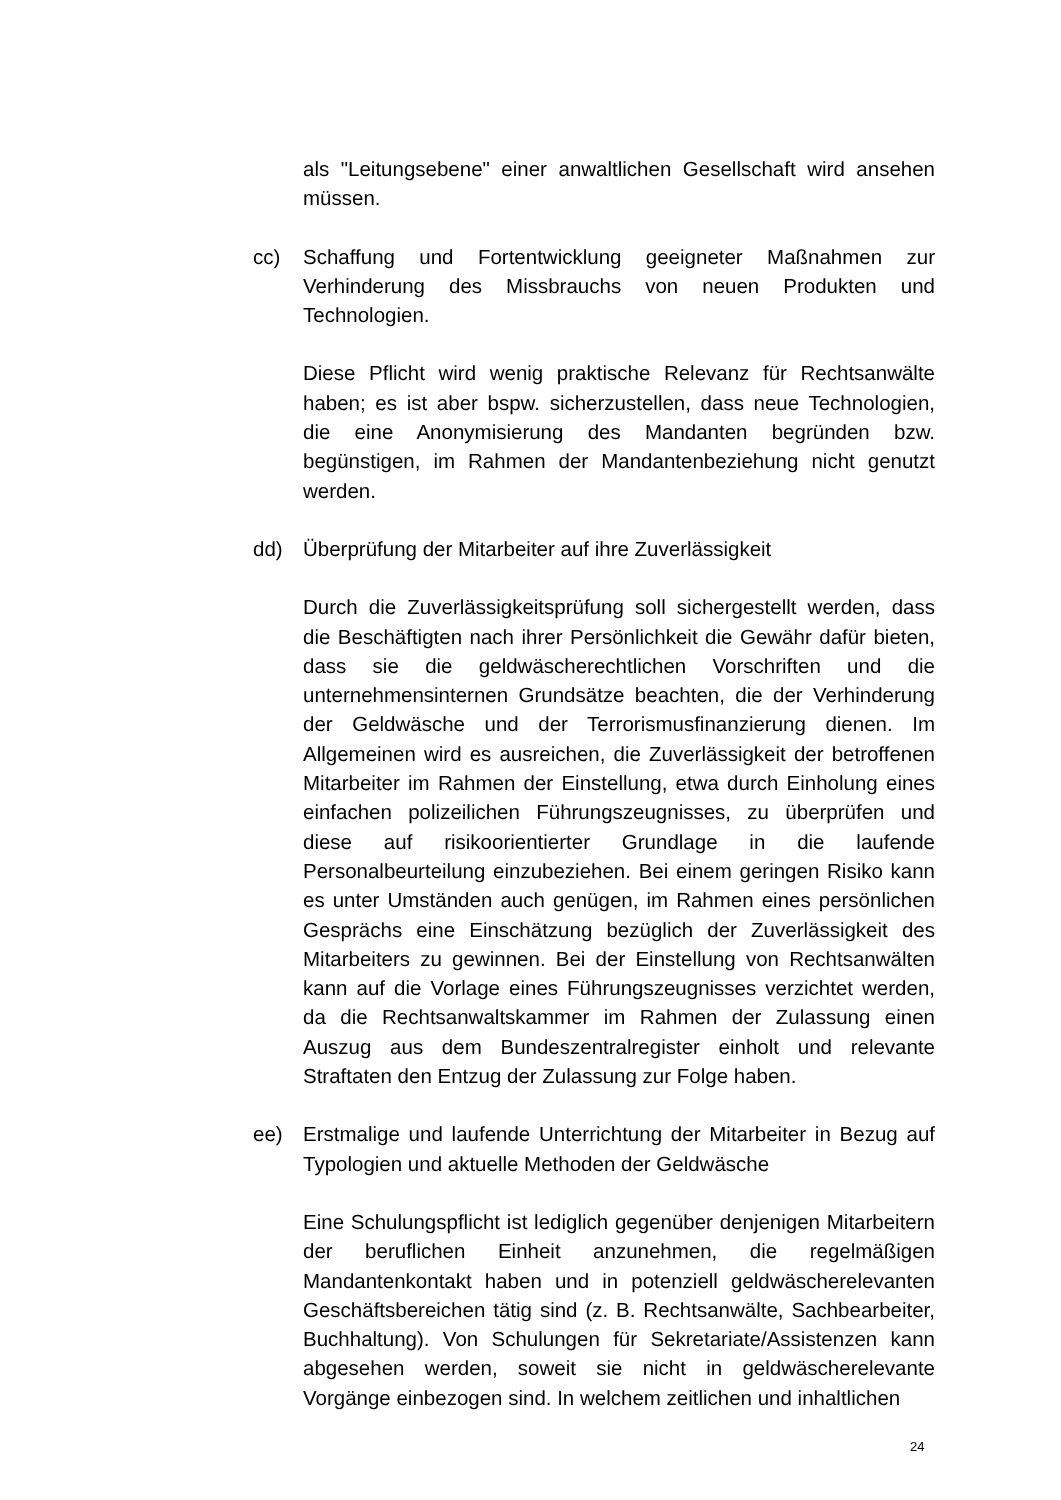als "Leitungsebene" einer anwaltlichen Gesellschaft wird ansehen müssen.
cc) Schaffung und Fortentwicklung geeigneter Maßnahmen zur Verhinderung des Missbrauchs von neuen Produkten und Technologien.
Diese Pflicht wird wenig praktische Relevanz für Rechtsanwälte haben; es ist aber bspw. sicherzustellen, dass neue Technologien, die eine Anonymisierung des Mandanten begründen bzw. begünstigen, im Rahmen der Mandantenbeziehung nicht genutzt werden.
dd) Überprüfung der Mitarbeiter auf ihre Zuverlässigkeit
Durch die Zuverlässigkeitsprüfung soll sichergestellt werden, dass die Beschäftigten nach ihrer Persönlichkeit die Gewähr dafür bieten, dass sie die geldwäscherechtlichen Vorschriften und die unternehmensinternen Grundsätze beachten, die der Verhinderung der Geldwäsche und der Terrorismusfinanzierung dienen. Im Allgemeinen wird es ausreichen, die Zuverlässigkeit der betroffenen Mitarbeiter im Rahmen der Einstellung, etwa durch Einholung eines einfachen polizeilichen Führungszeugnisses, zu überprüfen und diese auf risikoorientierter Grundlage in die laufende Personalbeurteilung einzubeziehen. Bei einem geringen Risiko kann es unter Umständen auch genügen, im Rahmen eines persönlichen Gesprächs eine Einschätzung bezüglich der Zuverlässigkeit des Mitarbeiters zu gewinnen. Bei der Einstellung von Rechtsanwälten kann auf die Vorlage eines Führungszeugnisses verzichtet werden, da die Rechtsanwaltskammer im Rahmen der Zulassung einen Auszug aus dem Bundeszentralregister einholt und relevante Straftaten den Entzug der Zulassung zur Folge haben.
ee) Erstmalige und laufende Unterrichtung der Mitarbeiter in Bezug auf Typologien und aktuelle Methoden der Geldwäsche
Eine Schulungspflicht ist lediglich gegenüber denjenigen Mitarbeitern der beruflichen Einheit anzunehmen, die regelmäßigen Mandantenkontakt haben und in potenziell geldwäscherelevanten Geschäftsbereichen tätig sind (z. B. Rechtsanwälte, Sachbearbeiter, Buchhaltung). Von Schulungen für Sekretariate/Assistenzen kann abgesehen werden, soweit sie nicht in geldwäscherelevante Vorgänge einbezogen sind. In welchem zeitlichen und inhaltlichen
24